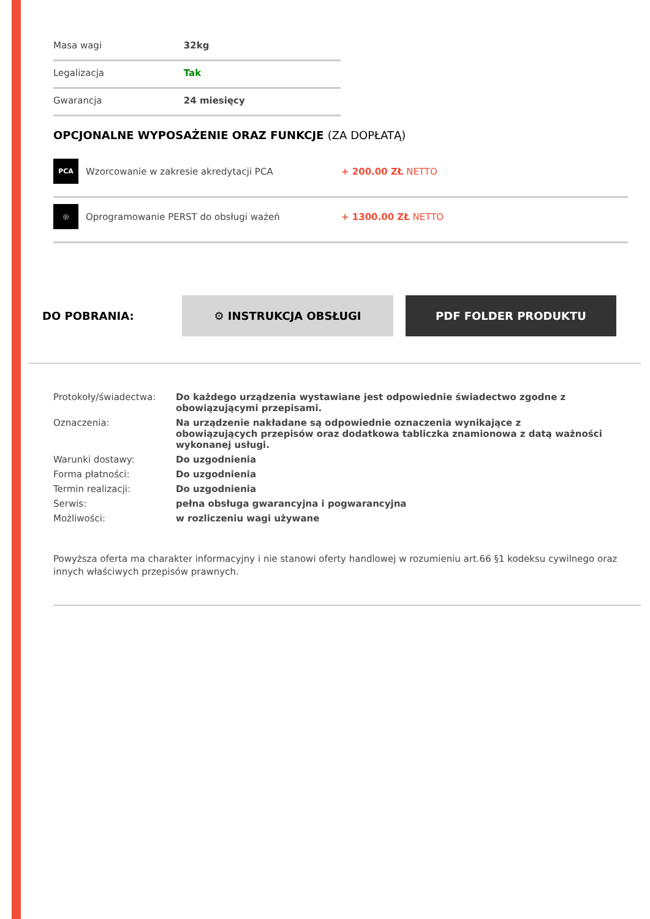| Masa wagi | 32kg |
| Legalizacja | Tak |
| Gwarancja | 24 miesięcy |
OPCJONALNE WYPOSAŻENIE ORAZ FUNKCJE (ZA DOPŁATĄ)
| PCA | Wzorcowanie w zakresie akredytacji PCA | + 200.00 ZŁ NETTO |
| ◎ | Oprogramowanie PERST do obsługi ważeń | + 1300.00 ZŁ NETTO |
DO POBRANIA:
⚙ INSTRUKCJA OBSŁUGI PDF FOLDER PRODUKTU
| Protokoły/świadectwa: | Do każdego urządzenia wystawiane jest odpowiednie świadectwo zgodne z obowiązującymi przepisami. |
| Oznaczenia: | Na urządzenie nakładane są odpowiednie oznaczenia wynikające z obowiązujących przepisów oraz dodatkowa tabliczka znamionowa z datą ważności wykonanej usługi. |
| Warunki dostawy: | Do uzgodnienia |
| Forma płatności: | Do uzgodnienia |
| Termin realizacji: | Do uzgodnienia |
| Serwis: | pełna obsługa gwarancyjna i pogwarancyjna |
| Możliwości: | w rozliczeniu wagi używane |
Powyższa oferta ma charakter informacyjny i nie stanowi oferty handlowej w rozumieniu art.66 §1 kodeksu cywilnego oraz innych właściwych przepisów prawnych.